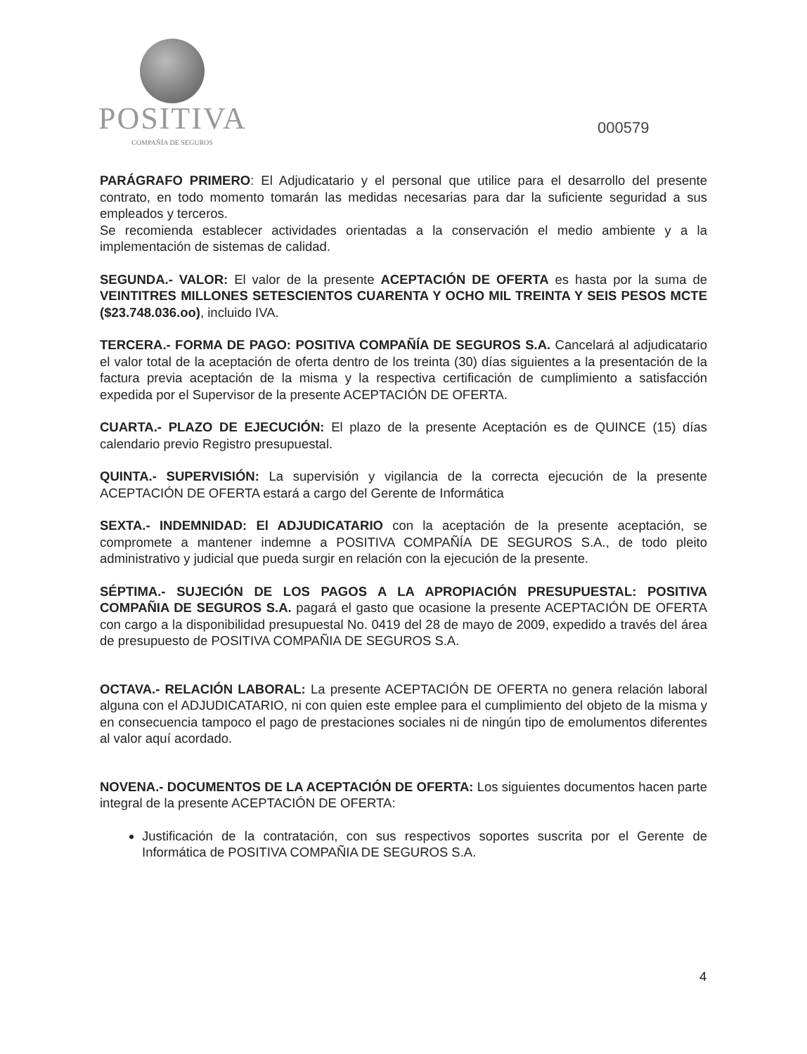POSITIVA
COMPAÑÍA DE SEGUROS
000579
PARÁGRAFO PRIMERO: El Adjudicatario y el personal que utilice para el desarrollo del presente contrato, en todo momento tomarán las medidas necesarias para dar la suficiente seguridad a sus empleados y terceros.
Se recomienda establecer actividades orientadas a la conservación el medio ambiente y a la implementación de sistemas de calidad.
SEGUNDA.- VALOR: El valor de la presente ACEPTACIÓN DE OFERTA es hasta por la suma de VEINTITRES MILLONES SETESCIENTOS CUARENTA Y OCHO MIL TREINTA Y SEIS PESOS MCTE ($23.748.036.oo), incluido IVA.
TERCERA.- FORMA DE PAGO: POSITIVA COMPAÑÍA DE SEGUROS S.A. Cancelará al adjudicatario el valor total de la aceptación de oferta dentro de los treinta (30) días siguientes a la presentación de la factura previa aceptación de la misma y la respectiva certificación de cumplimiento a satisfacción expedida por el Supervisor de la presente ACEPTACIÓN DE OFERTA.
CUARTA.- PLAZO DE EJECUCIÓN: El plazo de la presente Aceptación es de QUINCE (15) días calendario previo Registro presupuestal.
QUINTA.- SUPERVISIÓN: La supervisión y vigilancia de la correcta ejecución de la presente ACEPTACIÓN DE OFERTA estará a cargo del Gerente de Informática
SEXTA.- INDEMNIDAD: El ADJUDICATARIO con la aceptación de la presente aceptación, se compromete a mantener indemne a POSITIVA COMPAÑÍA DE SEGUROS S.A., de todo pleito administrativo y judicial que pueda surgir en relación con la ejecución de la presente.
SÉPTIMA.- SUJECIÓN DE LOS PAGOS A LA APROPIACIÓN PRESUPUESTAL: POSITIVA COMPAÑIA DE SEGUROS S.A. pagará el gasto que ocasione la presente ACEPTACIÓN DE OFERTA con cargo a la disponibilidad presupuestal No. 0419 del 28 de mayo de 2009, expedido a través del área de presupuesto de POSITIVA COMPAÑIA DE SEGUROS S.A.
OCTAVA.- RELACIÓN LABORAL: La presente ACEPTACIÓN DE OFERTA no genera relación laboral alguna con el ADJUDICATARIO, ni con quien este emplee para el cumplimiento del objeto de la misma y en consecuencia tampoco el pago de prestaciones sociales ni de ningún tipo de emolumentos diferentes al valor aquí acordado.
NOVENA.- DOCUMENTOS DE LA ACEPTACIÓN DE OFERTA: Los siguientes documentos hacen parte integral de la presente ACEPTACIÓN DE OFERTA:
Justificación de la contratación, con sus respectivos soportes suscrita por el Gerente de Informática de POSITIVA COMPAÑIA DE SEGUROS S.A.
4